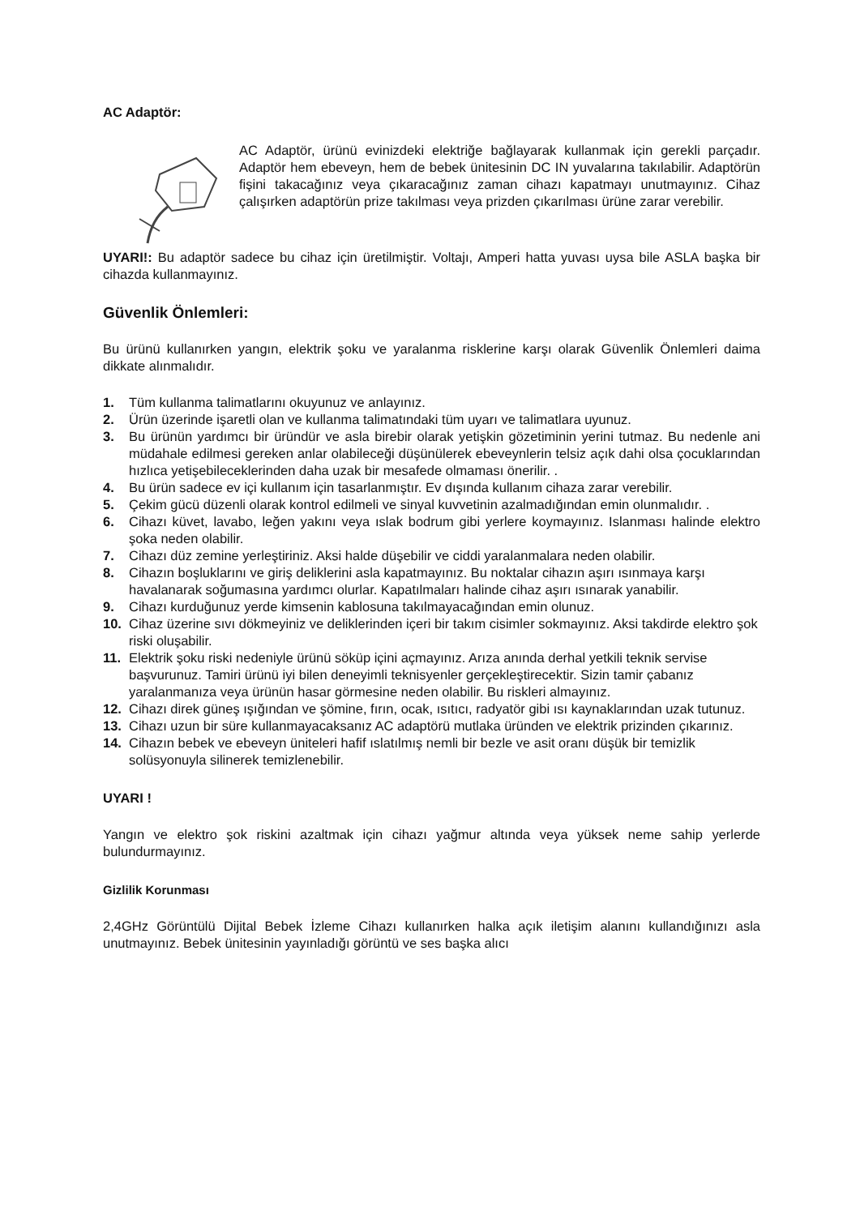AC Adaptör:
AC Adaptör, ürünü evinizdeki elektriğe bağlayarak kullanmak için gerekli parçadır. Adaptör hem ebeveyn, hem de bebek ünitesinin DC IN yuvalarına takılabilir. Adaptörün fişini takacağınız veya çıkaracağınız zaman cihazı kapatmayı unutmayınız. Cihaz çalışırken adaptörün prize takılması veya prizden çıkarılması ürüne zarar verebilir.
UYARI!: Bu adaptör sadece bu cihaz için üretilmiştir. Voltajı, Amperi hatta yuvası uysa bile ASLA başka bir cihazda kullanmayınız.
Güvenlik Önlemleri:
Bu ürünü kullanırken yangın, elektrik şoku ve yaralanma risklerine karşı olarak Güvenlik Önlemleri daima dikkate alınmalıdır.
1. Tüm kullanma talimatlarını okuyunuz ve anlayınız.
2. Ürün üzerinde işaretli olan ve kullanma talimatındaki tüm uyarı ve talimatlara uyunuz.
3. Bu ürünün yardımcı bir üründür ve asla birebir olarak yetişkin gözetiminin yerini tutmaz. Bu nedenle ani müdahale edilmesi gereken anlar olabileceği düşünülerek ebeveynlerin telsiz açık dahi olsa çocuklarından hızlıca yetişebileceklerinden daha uzak bir mesafede olmaması önerilir. .
4. Bu ürün sadece ev içi kullanım için tasarlanmıştır. Ev dışında kullanım cihaza zarar verebilir.
5. Çekim gücü düzenli olarak kontrol edilmeli ve sinyal kuvvetinin azalmadığından emin olunmalıdır. .
6. Cihazı küvet, lavabo, leğen yakını veya ıslak bodrum gibi yerlere koymayınız. Islanması halinde elektro şoka neden olabilir.
7. Cihazı düz zemine yerleştiriniz. Aksi halde düşebilir ve ciddi yaralanmalara neden olabilir.
8. Cihazın boşluklarını ve giriş deliklerini asla kapatmayınız. Bu noktalar cihazın aşırı ısınmaya karşı havalanarak soğumasına yardımcı olurlar. Kapatılmaları halinde cihaz aşırı ısınarak yanabilir.
9. Cihazı kurduğunuz yerde kimsenin kablosuna takılmayacağından emin olunuz.
10. Cihaz üzerine sıvı dökmeyiniz ve deliklerinden içeri bir takım cisimler sokmayınız. Aksi takdirde elektro şok riski oluşabilir.
11. Elektrik şoku riski nedeniyle ürünü söküp içini açmayınız. Arıza anında derhal yetkili teknik servise başvurunuz. Tamiri ürünü iyi bilen deneyimli teknisyenler gerçekleştirecektir. Sizin tamir çabanız yaralanmanıza veya ürünün hasar görmesine neden olabilir. Bu riskleri almayınız.
12. Cihazı direk güneş ışığından ve şömine, fırın, ocak, ısıtıcı, radyatör gibi ısı kaynaklarından uzak tutunuz.
13. Cihazı uzun bir süre kullanmayacaksanız AC adaptörü mutlaka üründen ve elektrik prizinden çıkarınız.
14. Cihazın bebek ve ebeveyn üniteleri hafif ıslatılmış nemli bir bezle ve asit oranı düşük bir temizlik solüsyonuyla silinerek temizlenebilir.
UYARI !
Yangın ve elektro şok riskini azaltmak için cihazı yağmur altında veya yüksek neme sahip yerlerde bulundurmayınız.
Gizlilik Korunması
2,4GHz Görüntülü Dijital Bebek İzleme Cihazı kullanırken halka açık iletişim alanını kullandığınızı asla unutmayınız. Bebek ünitesinin yayınladığı görüntü ve ses başka alıcı